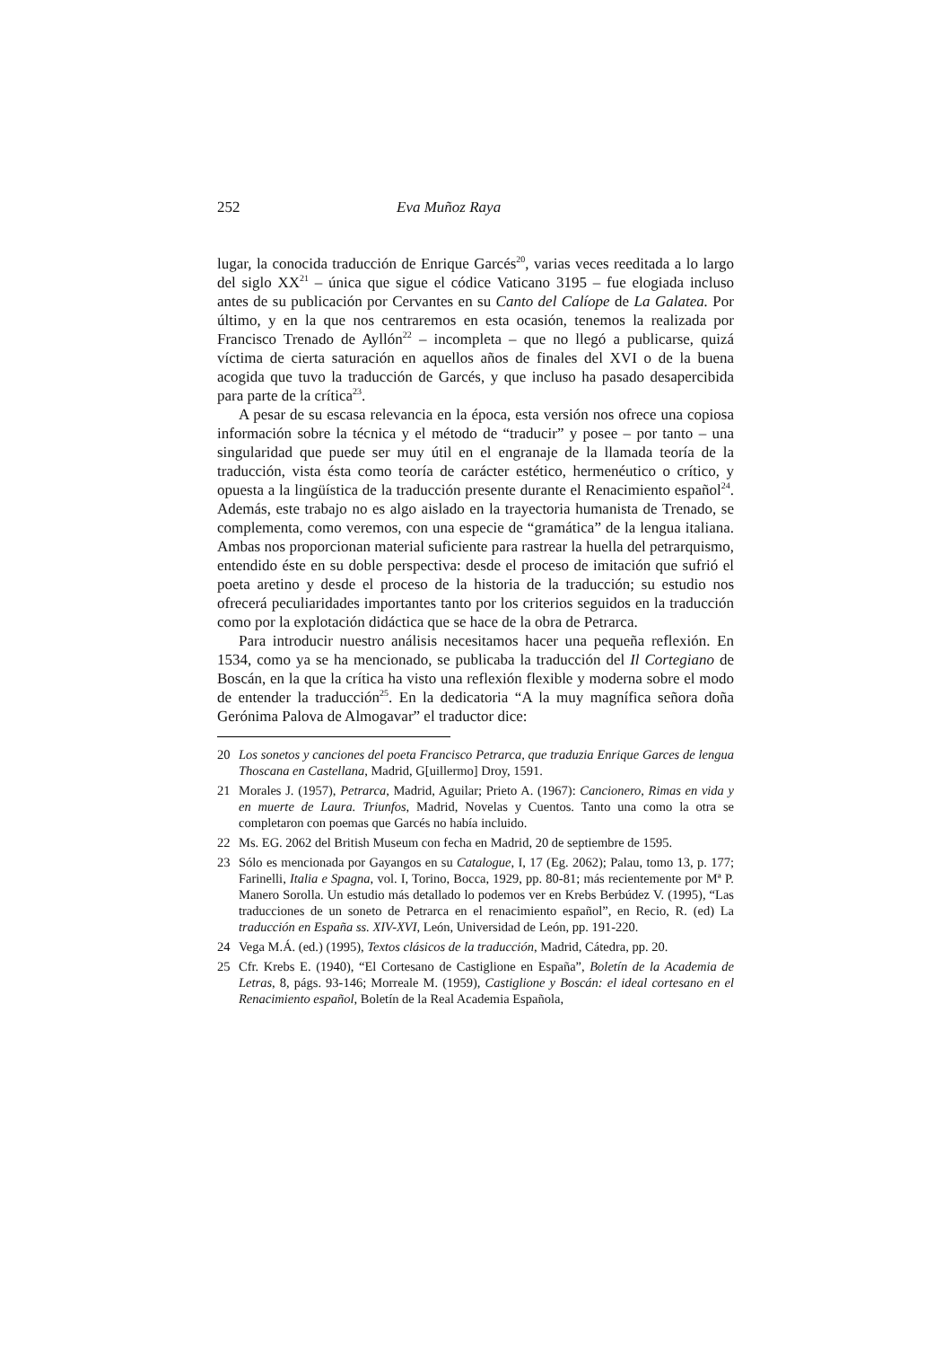252 Eva Muñoz Raya
lugar, la conocida traducción de Enrique Garcés<sup>20</sup>, varias veces reeditada a lo largo del siglo XX<sup>21</sup> – única que sigue el códice Vaticano 3195 – fue elogiada incluso antes de su publicación por Cervantes en su Canto del Calíope de La Galatea. Por último, y en la que nos centraremos en esta ocasión, tenemos la realizada por Francisco Trenado de Ayllón<sup>22</sup> – incompleta – que no llegó a publicarse, quizá víctima de cierta saturación en aquellos años de finales del XVI o de la buena acogida que tuvo la traducción de Garcés, y que incluso ha pasado desapercibida para parte de la crítica<sup>23</sup>.
A pesar de su escasa relevancia en la época, esta versión nos ofrece una copiosa información sobre la técnica y el método de “traducir” y posee – por tanto – una singularidad que puede ser muy útil en el engranaje de la llamada teoría de la traducción, vista ésta como teoría de carácter estético, hermenéutico o crítico, y opuesta a la lingüística de la traducción presente durante el Renacimiento español<sup>24</sup>. Además, este trabajo no es algo aislado en la trayectoria humanista de Trenado, se complementa, como veremos, con una especie de “gramática” de la lengua italiana. Ambas nos proporcionan material suficiente para rastrear la huella del petrarquismo, entendido éste en su doble perspectiva: desde el proceso de imitación que sufrió el poeta aretino y desde el proceso de la historia de la traducción; su estudio nos ofrecerá peculiaridades importantes tanto por los criterios seguidos en la traducción como por la explotación didáctica que se hace de la obra de Petrarca.
Para introducir nuestro análisis necesitamos hacer una pequeña reflexión. En 1534, como ya se ha mencionado, se publicaba la traducción del Il Cortegiano de Boscán, en la que la crítica ha visto una reflexión flexible y moderna sobre el modo de entender la traducción<sup>25</sup>. En la dedicatoria “A la muy magnífica señora doña Gerónima Palova de Almogavar” el traductor dice:
20 Los sonetos y canciones del poeta Francisco Petrarca, que traduzia Enrique Garces de lengua Thoscana en Castellana, Madrid, G[uillermo] Droy, 1591.
21 Morales J. (1957), Petrarca, Madrid, Aguilar; Prieto A. (1967): Cancionero, Rimas en vida y en muerte de Laura. Triunfos, Madrid, Novelas y Cuentos. Tanto una como la otra se completaron con poemas que Garcés no había incluido.
22 Ms. EG. 2062 del British Museum con fecha en Madrid, 20 de septiembre de 1595.
23 Sólo es mencionada por Gayangos en su Catalogue, I, 17 (Eg. 2062); Palau, tomo 13, p. 177; Farinelli, Italia e Spagna, vol. I, Torino, Bocca, 1929, pp. 80-81; más recientemente por Mª P. Manero Sorolla. Un estudio más detallado lo podemos ver en Krebs Berbúdez V. (1995), “Las traducciones de un soneto de Petrarca en el renacimiento español”, en Recio, R. (ed) La traducción en España ss. XIV-XVI, León, Universidad de León, pp. 191-220.
24 Vega M.Á. (ed.) (1995), Textos clásicos de la traducción, Madrid, Cátedra, pp. 20.
25 Cfr. Krebs E. (1940), “El Cortesano de Castiglione en España”, Boletín de la Academia de Letras, 8, págs. 93-146; Morreale M. (1959), Castiglione y Boscán: el ideal cortesano en el Renacimiento español, Boletín de la Real Academia Española,